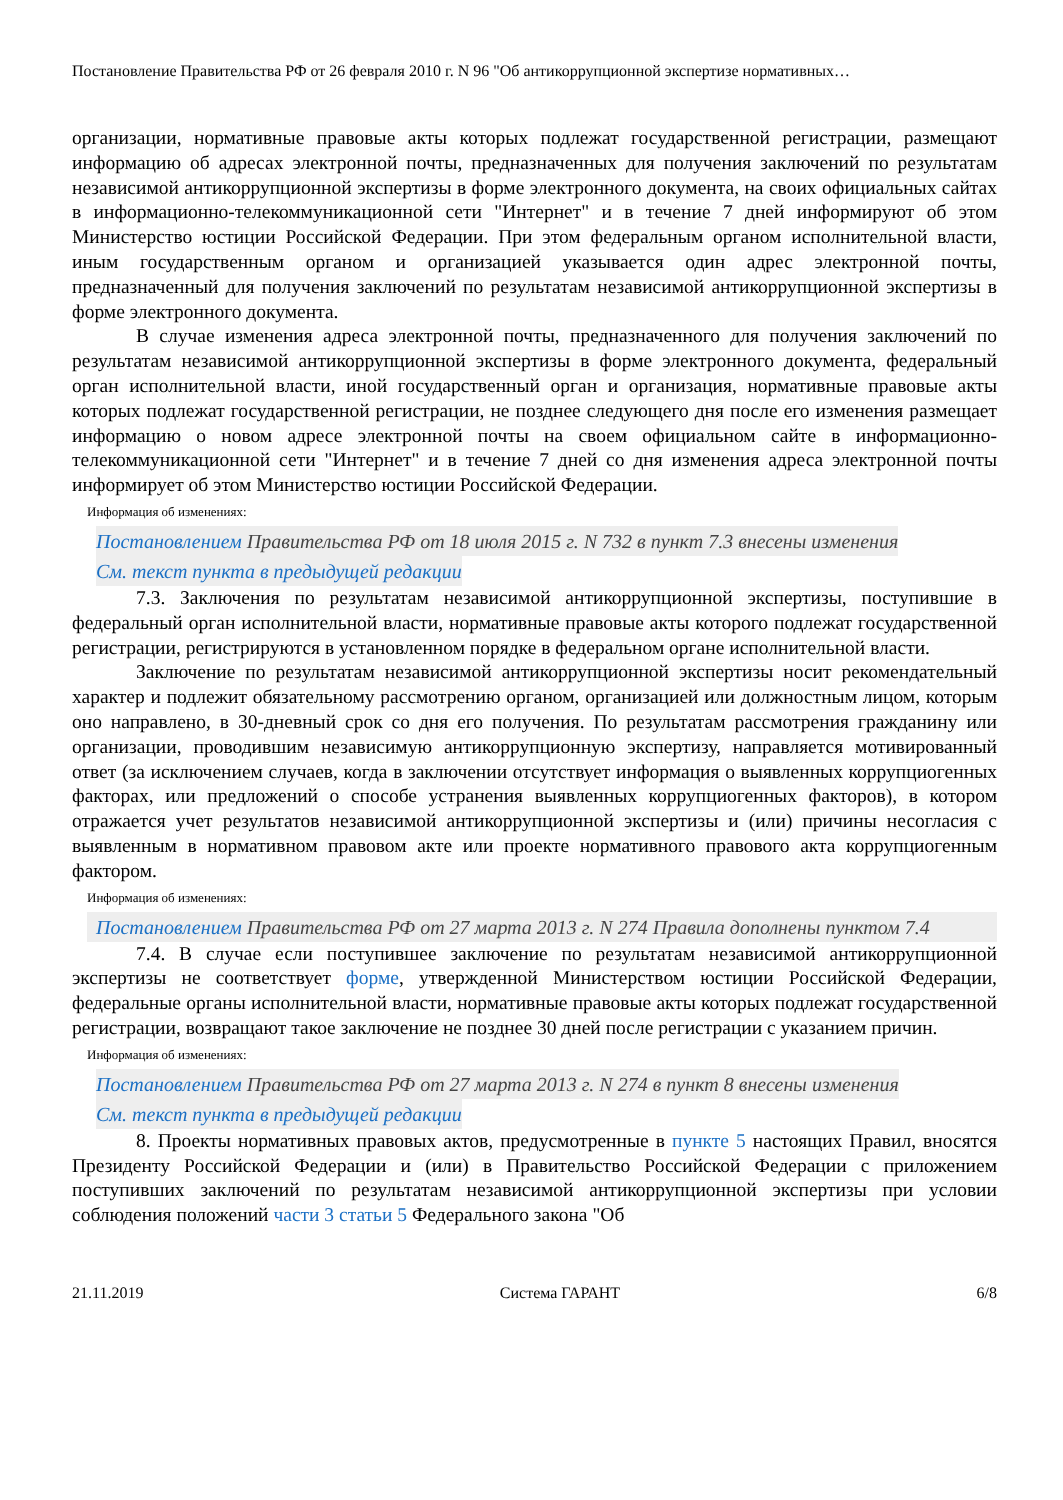Постановление Правительства РФ от 26 февраля 2010 г. N 96 "Об антикоррупционной экспертизе нормативных…
организации, нормативные правовые акты которых подлежат государственной регистрации, размещают информацию об адресах электронной почты, предназначенных для получения заключений по результатам независимой антикоррупционной экспертизы в форме электронного документа, на своих официальных сайтах в информационно-телекоммуникационной сети "Интернет" и в течение 7 дней информируют об этом Министерство юстиции Российской Федерации. При этом федеральным органом исполнительной власти, иным государственным органом и организацией указывается один адрес электронной почты, предназначенный для получения заключений по результатам независимой антикоррупционной экспертизы в форме электронного документа.
В случае изменения адреса электронной почты, предназначенного для получения заключений по результатам независимой антикоррупционной экспертизы в форме электронного документа, федеральный орган исполнительной власти, иной государственный орган и организация, нормативные правовые акты которых подлежат государственной регистрации, не позднее следующего дня после его изменения размещает информацию о новом адресе электронной почты на своем официальном сайте в информационно-телекоммуникационной сети "Интернет" и в течение 7 дней со дня изменения адреса электронной почты информирует об этом Министерство юстиции Российской Федерации.
Информация об изменениях:
Постановлением Правительства РФ от 18 июля 2015 г. N 732 в пункт 7.3 внесены изменения
См. текст пункта в предыдущей редакции
7.3. Заключения по результатам независимой антикоррупционной экспертизы, поступившие в федеральный орган исполнительной власти, нормативные правовые акты которого подлежат государственной регистрации, регистрируются в установленном порядке в федеральном органе исполнительной власти.
Заключение по результатам независимой антикоррупционной экспертизы носит рекомендательный характер и подлежит обязательному рассмотрению органом, организацией или должностным лицом, которым оно направлено, в 30-дневный срок со дня его получения. По результатам рассмотрения гражданину или организации, проводившим независимую антикоррупционную экспертизу, направляется мотивированный ответ (за исключением случаев, когда в заключении отсутствует информация о выявленных коррупциогенных факторах, или предложений о способе устранения выявленных коррупциогенных факторов), в котором отражается учет результатов независимой антикоррупционной экспертизы и (или) причины несогласия с выявленным в нормативном правовом акте или проекте нормативного правового акта коррупциогенным фактором.
Информация об изменениях:
Постановлением Правительства РФ от 27 марта 2013 г. N 274 Правила дополнены пунктом 7.4
7.4. В случае если поступившее заключение по результатам независимой антикоррупционной экспертизы не соответствует форме, утвержденной Министерством юстиции Российской Федерации, федеральные органы исполнительной власти, нормативные правовые акты которых подлежат государственной регистрации, возвращают такое заключение не позднее 30 дней после регистрации с указанием причин.
Информация об изменениях:
Постановлением Правительства РФ от 27 марта 2013 г. N 274 в пункт 8 внесены изменения
См. текст пункта в предыдущей редакции
8. Проекты нормативных правовых актов, предусмотренные в пункте 5 настоящих Правил, вносятся Президенту Российской Федерации и (или) в Правительство Российской Федерации с приложением поступивших заключений по результатам независимой антикоррупционной экспертизы при условии соблюдения положений части 3 статьи 5 Федерального закона "Об
21.11.2019 Система ГАРАНТ 6/8